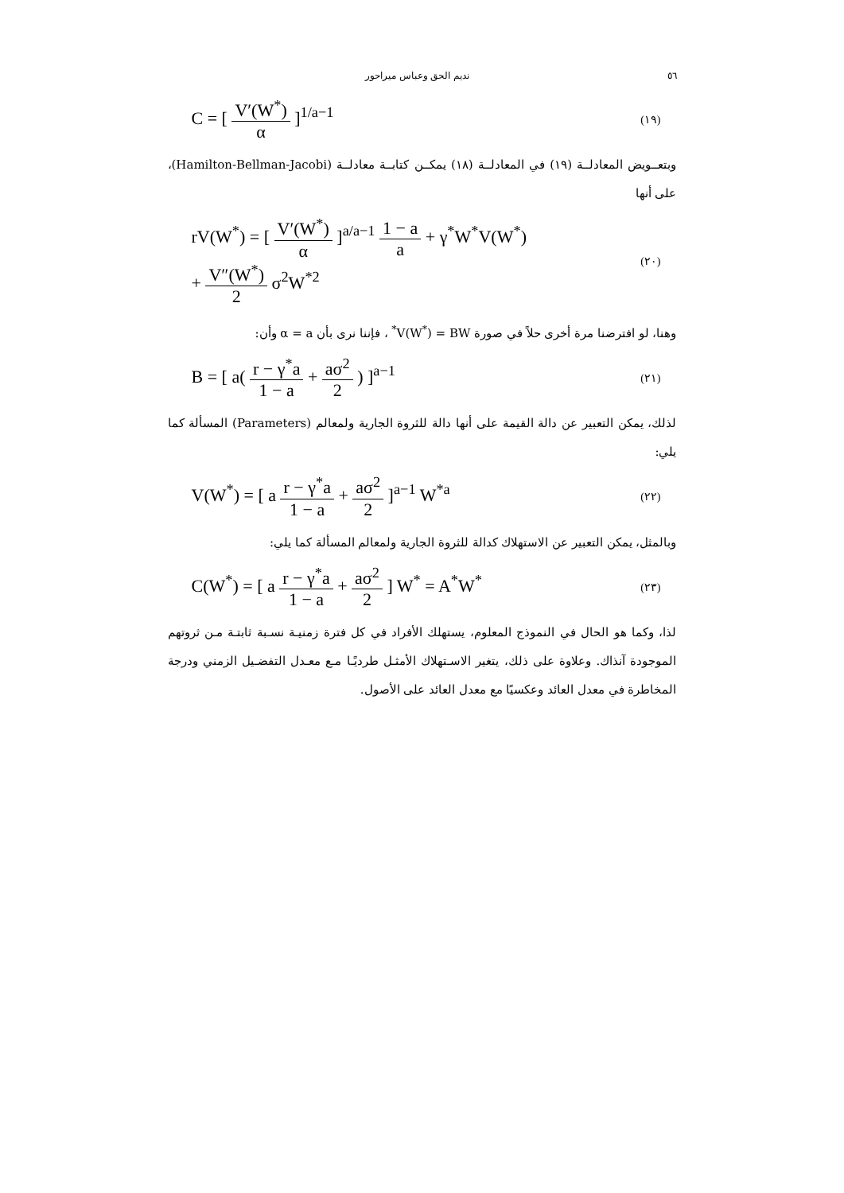٥٦ نديم الحق وعباس ميراحور
C = [ V′(W<sup>*</sup>) α ]<sup>1/a−1</sup> (١٩)
وبتعــويض المعادلــة (١٩) في المعادلــة (١٨) يمكــن كتابــة معادلــة (Hamilton-Bellman-Jacobi)، على أنها
rV(W<sup>*</sup>) = [ V′(W<sup>*</sup>) α ]<sup>a/a−1</sup> 1 − a a + γ<sup>*</sup>W<sup>*</sup>V(W<sup>*</sup>)
+ V″(W<sup>*</sup>) 2 σ<sup>2</sup>W<sup>*2</sup> (٢٠)
وهنا، لو افترضنا مرة أخرى حلاً في صورة V(W<sup>*</sup>) = BW<sup>*</sup> ، فإننا نرى بأن α = a وأن:
B = [ a( r − γ<sup>*</sup>a 1 − a + aσ<sup>2</sup> 2 ) ]<sup>a−1</sup> (٢١)
لذلك، يمكن التعبير عن دالة القيمة على أنها دالة للثروة الجارية ولمعالم (Parameters) المسألة كما يلي:
V(W<sup>*</sup>) = [ a r − γ<sup>*</sup>a 1 − a + aσ<sup>2</sup> 2 ]<sup>a−1</sup> W<sup>*a</sup> (٢٢)
وبالمثل، يمكن التعبير عن الاستهلاك كدالة للثروة الجارية ولمعالم المسألة كما يلي:
C(W<sup>*</sup>) = [ a r − γ<sup>*</sup>a 1 − a + aσ<sup>2</sup> 2 ] W<sup>*</sup> = A<sup>*</sup>W<sup>*</sup> (٢٣)
لذا، وكما هو الحال في النموذج المعلوم، يستهلك الأفراد في كل فترة زمنيـة نسـبة ثابتـة مـن ثروتهم الموجودة آنذاك. وعلاوة على ذلك، يتغير الاسـتهلاك الأمثـل طرديًـا مـع معـدل التفضـيل الزمني ودرجة المخاطرة في معدل العائد وعكسيًا مع معدل العائد على الأصول.